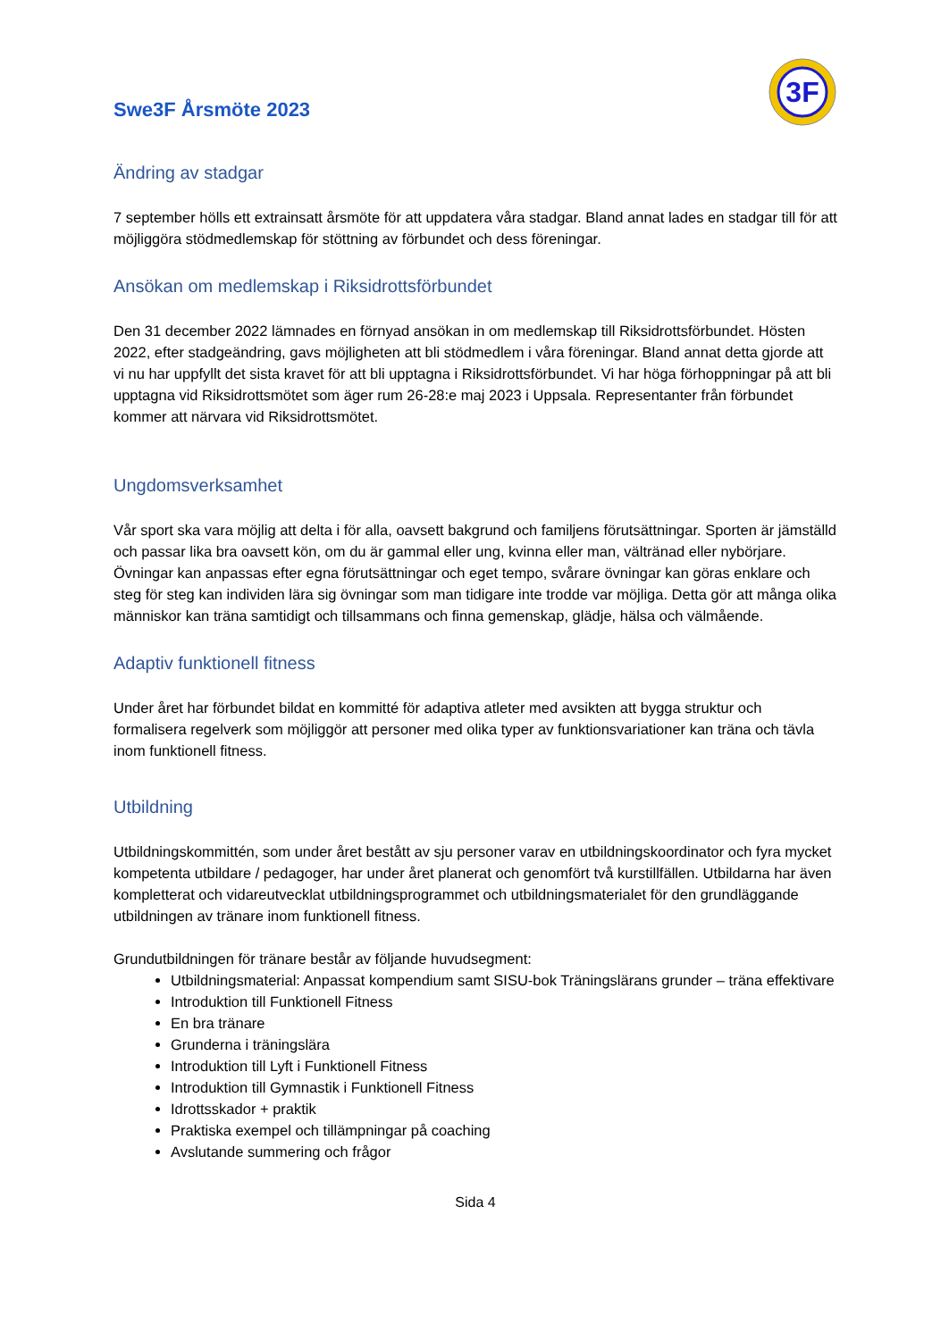Swe3F Årsmöte 2023
3F
Ändring av stadgar
7 september hölls ett extrainsatt årsmöte för att uppdatera våra stadgar. Bland annat lades en stadgar till för att möjliggöra stödmedlemskap för stöttning av förbundet och dess föreningar.
Ansökan om medlemskap i Riksidrottsförbundet
Den 31 december 2022 lämnades en förnyad ansökan in om medlemskap till Riksidrottsförbundet. Hösten 2022, efter stadgeändring, gavs möjligheten att bli stödmedlem i våra föreningar. Bland annat detta gjorde att vi nu har uppfyllt det sista kravet för att bli upptagna i Riksidrottsförbundet. Vi har höga förhoppningar på att bli upptagna vid Riksidrottsmötet som äger rum 26-28:e maj 2023 i Uppsala. Representanter från förbundet kommer att närvara vid Riksidrottsmötet.
Ungdomsverksamhet
Vår sport ska vara möjlig att delta i för alla, oavsett bakgrund och familjens förutsättningar. Sporten är jämställd och passar lika bra oavsett kön, om du är gammal eller ung, kvinna eller man, vältränad eller nybörjare. Övningar kan anpassas efter egna förutsättningar och eget tempo, svårare övningar kan göras enklare och steg för steg kan individen lära sig övningar som man tidigare inte trodde var möjliga. Detta gör att många olika människor kan träna samtidigt och tillsammans och finna gemenskap, glädje, hälsa och välmående.
Adaptiv funktionell fitness
Under året har förbundet bildat en kommitté för adaptiva atleter med avsikten att bygga struktur och formalisera regelverk som möjliggör att personer med olika typer av funktionsvariationer kan träna och tävla inom funktionell fitness.
Utbildning
Utbildningskommittén, som under året bestått av sju personer varav en utbildningskoordinator och fyra mycket kompetenta utbildare / pedagoger, har under året planerat och genomfört två kurstillfällen. Utbildarna har även kompletterat och vidareutvecklat utbildningsprogrammet och utbildningsmaterialet för den grundläggande utbildningen av tränare inom funktionell fitness.
Grundutbildningen för tränare består av följande huvudsegment:
Utbildningsmaterial: Anpassat kompendium samt SISU-bok Träningslärans grunder – träna effektivare
Introduktion till Funktionell Fitness
En bra tränare
Grunderna i träningslära
Introduktion till Lyft i Funktionell Fitness
Introduktion till Gymnastik i Funktionell Fitness
Idrottsskador + praktik
Praktiska exempel och tillämpningar på coaching
Avslutande summering och frågor
Sida 4